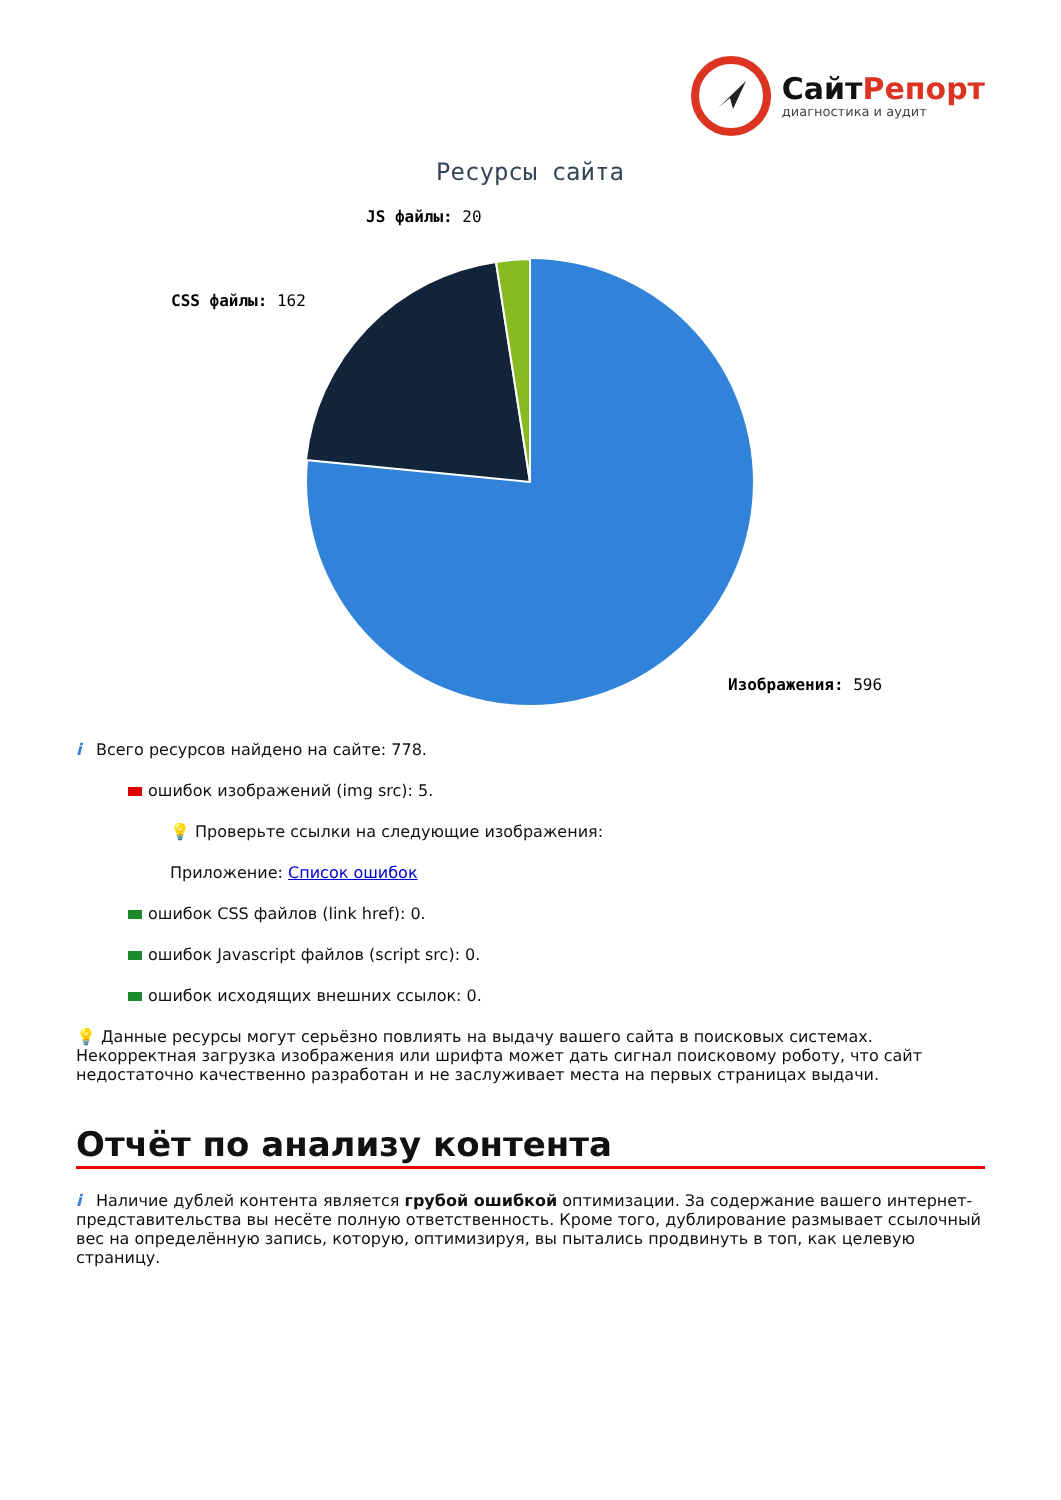СайтРепорт
диагностика и аудит
Ресурсы сайта
JS файлы: 20
CSS файлы: 162
Изображения: 596
i Всего ресурсов найдено на сайте: 778.
ошибок изображений (img src): 5.
💡 Проверьте ссылки на следующие изображения:
Приложение: Список ошибок
ошибок CSS файлов (link href): 0.
ошибок Javascript файлов (script src): 0.
ошибок исходящих внешних ссылок: 0.
💡 Данные ресурсы могут серьёзно повлиять на выдачу вашего сайта в поисковых системах. Некорректная загрузка изображения или шрифта может дать сигнал поисковому роботу, что сайт недостаточно качественно разработан и не заслуживает места на первых страницах выдачи.
Отчёт по анализу контента
i Наличие дублей контента является грубой ошибкой оптимизации. За содержание вашего интернет-представительства вы несёте полную ответственность. Кроме того, дублирование размывает ссылочный вес на определённую запись, которую, оптимизируя, вы пытались продвинуть в топ, как целевую страницу.